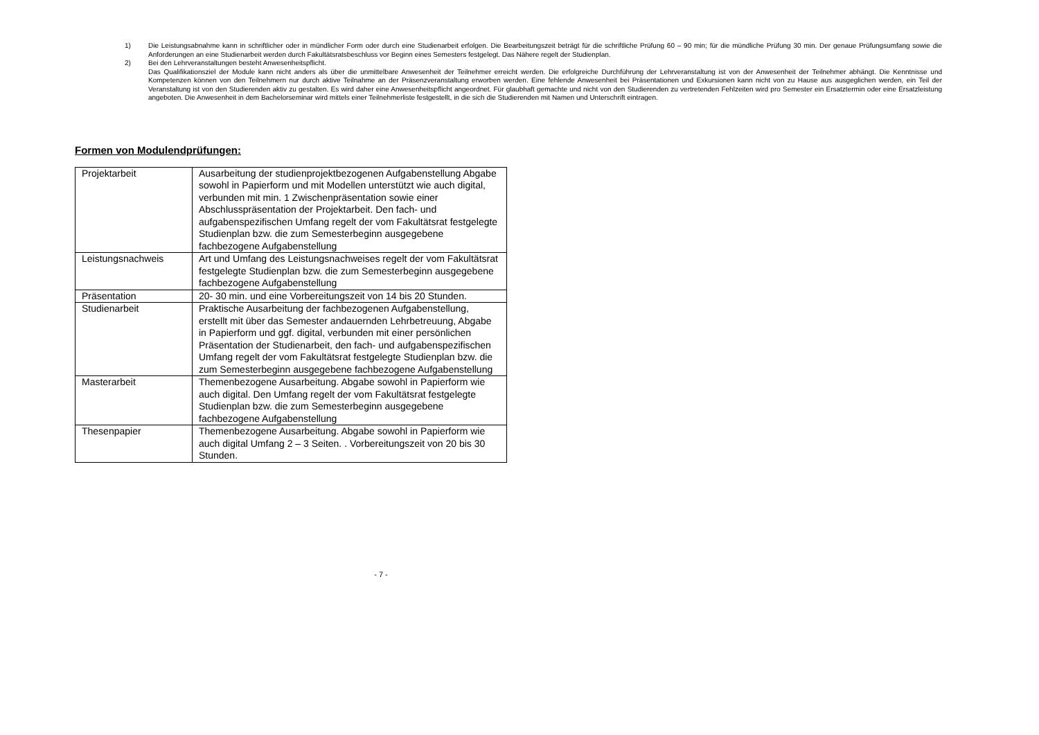1) Die Leistungsabnahme kann in schriftlicher oder in mündlicher Form oder durch eine Studienarbeit erfolgen. Die Bearbeitungszeit beträgt für die schriftliche Prüfung 60 – 90 min; für die mündliche Prüfung 30 min. Der genaue Prüfungsumfang sowie die Anforderungen an eine Studienarbeit werden durch Fakultätsratsbeschluss vor Beginn eines Semesters festgelegt. Das Nähere regelt der Studienplan.
2) Bei den Lehrveranstaltungen besteht Anwesenheitspflicht.
Das Qualifikationsziel der Module kann nicht anders als über die unmittelbare Anwesenheit der Teilnehmer erreicht werden. Die erfolgreiche Durchführung der Lehrveranstaltung ist von der Anwesenheit der Teilnehmer abhängt. Die Kenntnisse und Kompetenzen können von den Teilnehmern nur durch aktive Teilnahme an der Präsenzveranstaltung erworben werden. Eine fehlende Anwesenheit bei Präsentationen und Exkursionen kann nicht von zu Hause aus ausgeglichen werden, ein Teil der Veranstaltung ist von den Studierenden aktiv zu gestalten. Es wird daher eine Anwesenheitspflicht angeordnet. Für glaubhaft gemachte und nicht von den Studierenden zu vertretenden Fehlzeiten wird pro Semester ein Ersatztermin oder eine Ersatzleistung angeboten. Die Anwesenheit in dem Bachelorseminar wird mittels einer Teilnehmerliste festgestellt, in die sich die Studierenden mit Namen und Unterschrift eintragen.
Formen von Modulendprüfungen:
| Projektarbeit | Ausarbeitung der studienprojektbezogenen Aufgabenstellung Abgabe sowohl in Papierform und mit Modellen unterstützt wie auch digital, verbunden mit min. 1 Zwischenpräsentation sowie einer Abschlusspräsentation der Projektarbeit. Den fach- und aufgabenspezifischen Umfang regelt der vom Fakultätsrat festgelegte Studienplan bzw. die zum Semesterbeginn ausgegebene fachbezogene Aufgabenstellung |
| Leistungsnachweis | Art und Umfang des Leistungsnachweises regelt der vom Fakultätsrat festgelegte Studienplan bzw. die zum Semesterbeginn ausgegebene fachbezogene Aufgabenstellung |
| Präsentation | 20- 30 min. und eine Vorbereitungszeit von 14 bis 20 Stunden. |
| Studienarbeit | Praktische Ausarbeitung der fachbezogenen Aufgabenstellung, erstellt mit über das Semester andauernden Lehrbetreuung, Abgabe in Papierform und ggf. digital, verbunden mit einer persönlichen Präsentation der Studienarbeit, den fach- und aufgabenspezifischen Umfang regelt der vom Fakultätsrat festgelegte Studienplan bzw. die zum Semesterbeginn ausgegebene fachbezogene Aufgabenstellung |
| Masterarbeit | Themenbezogene Ausarbeitung. Abgabe sowohl in Papierform wie auch digital. Den Umfang regelt der vom Fakultätsrat festgelegte Studienplan bzw. die zum Semesterbeginn ausgegebene fachbezogene Aufgabenstellung |
| Thesenpapier | Themenbezogene Ausarbeitung. Abgabe sowohl in Papierform wie auch digital Umfang 2 – 3 Seiten. . Vorbereitungszeit von 20 bis 30 Stunden. |
- 7 -